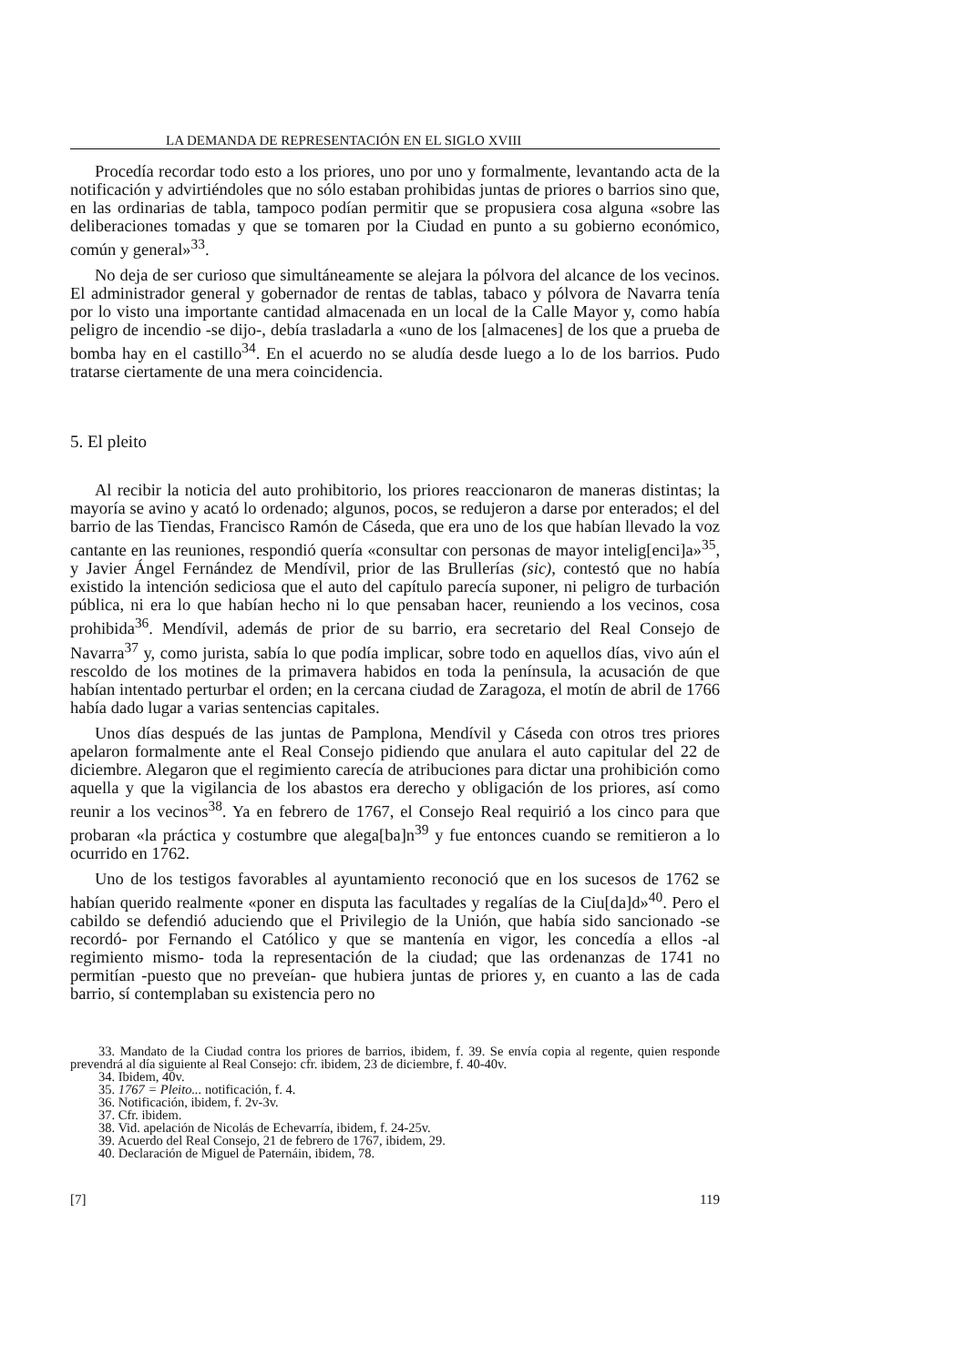LA DEMANDA DE REPRESENTACIÓN EN EL SIGLO XVIII
Procedía recordar todo esto a los priores, uno por uno y formalmente, levantando acta de la notificación y advirtiéndoles que no sólo estaban prohibidas juntas de priores o barrios sino que, en las ordinarias de tabla, tampoco podían permitir que se propusiera cosa alguna «sobre las deliberaciones tomadas y que se tomaren por la Ciudad en punto a su gobierno económico, común y general»<sup>33</sup>.
No deja de ser curioso que simultáneamente se alejara la pólvora del alcance de los vecinos. El administrador general y gobernador de rentas de tablas, tabaco y pólvora de Navarra tenía por lo visto una importante cantidad almacenada en un local de la Calle Mayor y, como había peligro de incendio -se dijo-, debía trasladarla a «uno de los [almacenes] de los que a prueba de bomba hay en el castillo<sup>34</sup>. En el acuerdo no se aludía desde luego a lo de los barrios. Pudo tratarse ciertamente de una mera coincidencia.
5. El pleito
Al recibir la noticia del auto prohibitorio, los priores reaccionaron de maneras distintas; la mayoría se avino y acató lo ordenado; algunos, pocos, se redujeron a darse por enterados; el del barrio de las Tiendas, Francisco Ramón de Cáseda, que era uno de los que habían llevado la voz cantante en las reuniones, respondió quería «consultar con personas de mayor intelig[enci]a»<sup>35</sup>, y Javier Ángel Fernández de Mendívil, prior de las Brullerías (sic), contestó que no había existido la intención sediciosa que el auto del capítulo parecía suponer, ni peligro de turbación pública, ni era lo que habían hecho ni lo que pensaban hacer, reuniendo a los vecinos, cosa prohibida<sup>36</sup>. Mendívil, además de prior de su barrio, era secretario del Real Consejo de Navarra<sup>37</sup> y, como jurista, sabía lo que podía implicar, sobre todo en aquellos días, vivo aún el rescoldo de los motines de la primavera habidos en toda la península, la acusación de que habían intentado perturbar el orden; en la cercana ciudad de Zaragoza, el motín de abril de 1766 había dado lugar a varias sentencias capitales.
Unos días después de las juntas de Pamplona, Mendívil y Cáseda con otros tres priores apelaron formalmente ante el Real Consejo pidiendo que anulara el auto capitular del 22 de diciembre. Alegaron que el regimiento carecía de atribuciones para dictar una prohibición como aquella y que la vigilancia de los abastos era derecho y obligación de los priores, así como reunir a los vecinos<sup>38</sup>. Ya en febrero de 1767, el Consejo Real requirió a los cinco para que probaran «la práctica y costumbre que alega[ba]n<sup>39</sup> y fue entonces cuando se remitieron a lo ocurrido en 1762.
Uno de los testigos favorables al ayuntamiento reconoció que en los sucesos de 1762 se habían querido realmente «poner en disputa las facultades y regalías de la Ciu[da]d»<sup>40</sup>. Pero el cabildo se defendió aduciendo que el Privilegio de la Unión, que había sido sancionado -se recordó- por Fernando el Católico y que se mantenía en vigor, les concedía a ellos -al regimiento mismo- toda la representación de la ciudad; que las ordenanzas de 1741 no permitían -puesto que no preveían- que hubiera juntas de priores y, en cuanto a las de cada barrio, sí contemplaban su existencia pero no
33. Mandato de la Ciudad contra los priores de barrios, ibidem, f. 39. Se envía copia al regente, quien responde prevendrá al día siguiente al Real Consejo: cfr. ibidem, 23 de diciembre, f. 40-40v.
34. Ibidem, 40v.
35. 1767 = Pleito... notificación, f. 4.
36. Notificación, ibidem, f. 2v-3v.
37. Cfr. ibidem.
38. Vid. apelación de Nicolás de Echevarría, ibidem, f. 24-25v.
39. Acuerdo del Real Consejo, 21 de febrero de 1767, ibidem, 29.
40. Declaración de Miguel de Paternáin, ibidem, 78.
[7] 119